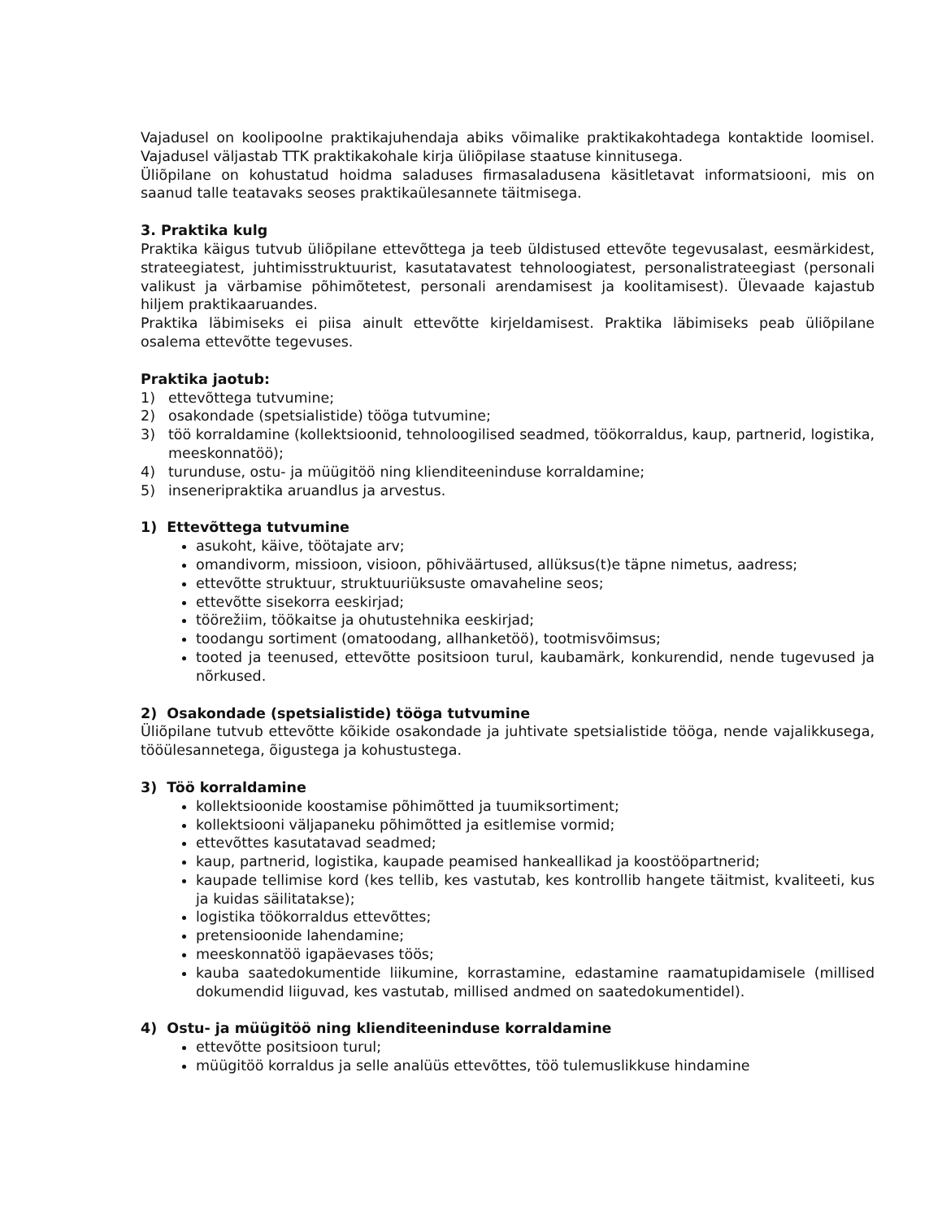Vajadusel on koolipoolne praktikajuhendaja abiks võimalike praktikakohtadega kontaktide loomisel. Vajadusel väljastab TTK praktikakohale kirja üliõpilase staatuse kinnitusega.
Üliõpilane on kohustatud hoidma saladuses firmasaladusena käsitletavat informatsiooni, mis on saanud talle teatavaks seoses praktikaülesannete täitmisega.
3. Praktika kulg
Praktika käigus tutvub üliõpilane ettevõttega ja teeb üldistused ettevõte tegevusalast, eesmärkidest, strateegiatest, juhtimisstruktuurist, kasutatavatest tehnoloogiatest, personalistrateegiast (personali valikust ja värbamise põhimõtetest, personali arendamisest ja koolitamisest). Ülevaade kajastub hiljem praktikaaruandes.
Praktika läbimiseks ei piisa ainult ettevõtte kirjeldamisest. Praktika läbimiseks peab üliõpilane osalema ettevõtte tegevuses.
Praktika jaotub:
1) ettevõttega tutvumine;
2) osakondade (spetsialistide) tööga tutvumine;
3) töö korraldamine (kollektsioonid, tehnoloogilised seadmed, töökorraldus, kaup, partnerid, logistika, meeskonnatöö);
4) turunduse, ostu- ja müügitöö ning klienditeeninduse korraldamine;
5) inseneripraktika aruandlus ja arvestus.
1) Ettevõttega tutvumine
asukoht, käive, töötajate arv;
omandivorm, missioon, visioon, põhiväärtused, allüksus(t)e täpne nimetus, aadress;
ettevõtte struktuur, struktuuriüksuste omavaheline seos;
ettevõtte sisekorra eeskirjad;
töörežiim, töökaitse ja ohutustehnika eeskirjad;
toodangu sortiment (omatoodang, allhanketöö), tootmisvõimsus;
tooted ja teenused, ettevõtte positsioon turul, kaubamärk, konkurendid, nende tugevused ja nõrkused.
2) Osakondade (spetsialistide) tööga tutvumine
Üliõpilane tutvub ettevõtte kõikide osakondade ja juhtivate spetsialistide tööga, nende vajalikkusega, tööülesannetega, õigustega ja kohustustega.
3) Töö korraldamine
kollektsioonide koostamise põhimõtted ja tuumiksortiment;
kollektsiooni väljapaneku põhimõtted ja esitlemise vormid;
ettevõttes kasutatavad seadmed;
kaup, partnerid, logistika, kaupade peamised hankeallikad ja koostööpartnerid;
kaupade tellimise kord (kes tellib, kes vastutab, kes kontrollib hangete täitmist, kvaliteeti, kus ja kuidas säilitatakse);
logistika töökorraldus ettevõttes;
pretensioonide lahendamine;
meeskonnatöö igapäevases töös;
kauba saatedokumentide liikumine, korrastamine, edastamine raamatupidamisele (millised dokumendid liiguvad, kes vastutab, millised andmed on saatedokumentidel).
4) Ostu- ja müügitöö ning klienditeeninduse korraldamine
ettevõtte positsioon turul;
müügitöö korraldus ja selle analüüs ettevõttes, töö tulemuslikkuse hindamine